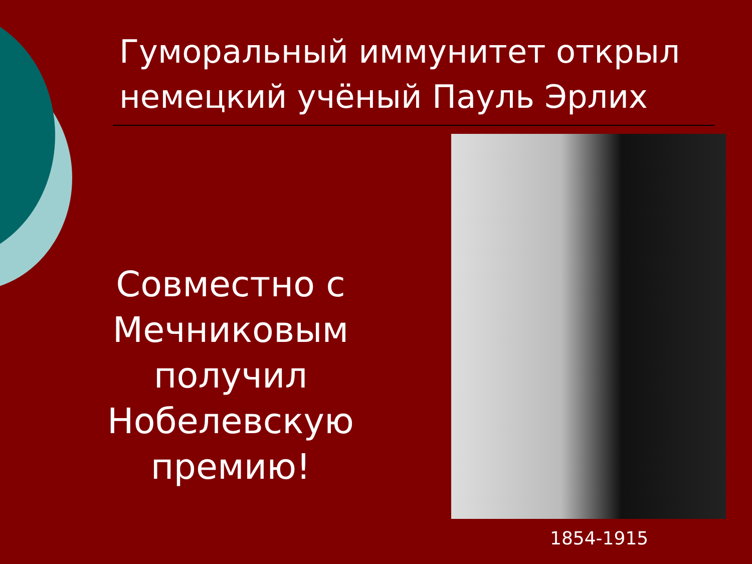Гуморальный иммунитет открыл немецкий учёный Пауль Эрлих
Совместно с Мечниковым получил Нобелевскую премию!
1854-1915